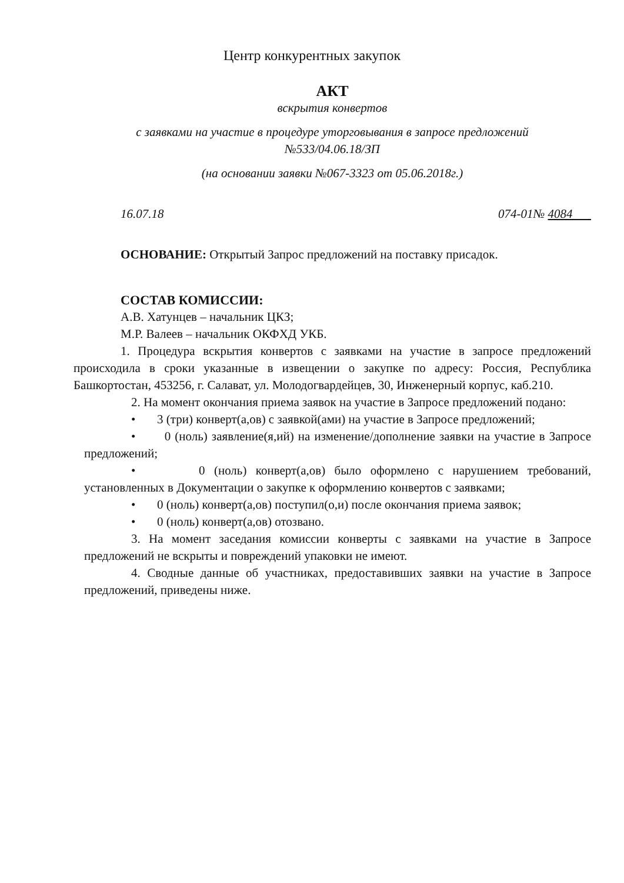Центр конкурентных закупок
АКТ
вскрытия конвертов
с заявками на участие в процедуре уторговывания в запросе предложений
№533/04.06.18/ЗП
(на основании заявки №067-3323 от 05.06.2018г.)
16.07.18 074-01№ 4084
ОСНОВАНИЕ: Открытый Запрос предложений на поставку присадок.
СОСТАВ КОМИССИИ:
А.В. Хатунцев – начальник ЦКЗ;
М.Р. Валеев – начальник ОКФХД УКБ.
1. Процедура вскрытия конвертов с заявками на участие в запросе предложений происходила в сроки указанные в извещении о закупке по адресу: Россия, Республика Башкортостан, 453256, г. Салават, ул. Молодогвардейцев, 30, Инженерный корпус, каб.210.
2. На момент окончания приема заявок на участие в Запросе предложений подано:
• 3 (три) конверт(а,ов) с заявкой(ами) на участие в Запросе предложений;
• 0 (ноль) заявление(я,ий) на изменение/дополнение заявки на участие в Запросе предложений;
• 0 (ноль) конверт(а,ов) было оформлено с нарушением требований, установленных в Документации о закупке к оформлению конвертов с заявками;
• 0 (ноль) конверт(а,ов) поступил(о,и) после окончания приема заявок;
• 0 (ноль) конверт(а,ов) отозвано.
3. На момент заседания комиссии конверты с заявками на участие в Запросе предложений не вскрыты и повреждений упаковки не имеют.
4. Сводные данные об участниках, предоставивших заявки на участие в Запросе предложений, приведены ниже.